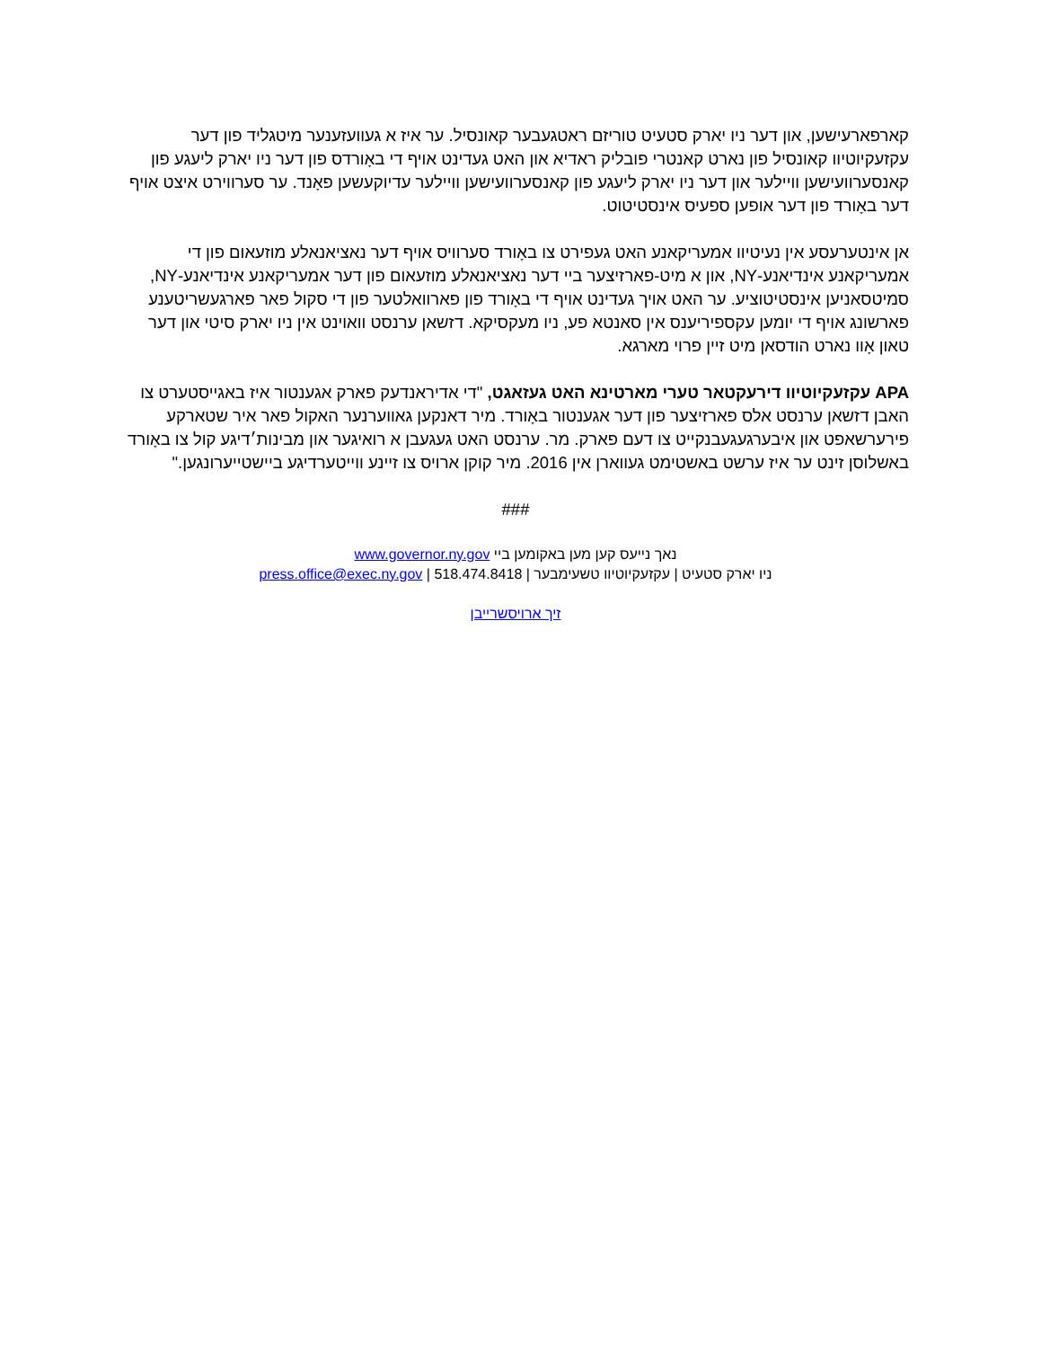קארפארעישען, און דער ניו יארק סטעיט טוריזם ראטגעבער קאונסיל. ער איז א געוועזענער מיטגליד פון דער עקזעקיוטיוו קאונסיל פון נארט קאנטרי פובליק ראדיא און האט געדינט אויף די באָורדס פון דער ניו יארק ליעגע פון קאנסערוועישען וויילער און דער ניו יארק ליעגע פון קאנסערוועישען וויילער עדיוקעשען פאָנד. ער סערווירט איצט אויף דער באָורד פון דער אופען ספעיס אינסטיטוט.
אן אינטערעסע אין נעיטיוו אמעריקאנע האט געפירט צו באָורד סערוויס אויף דער נאציאנאלע מוזעאום פון די אמעריקאנע אינדיאנע-NY, און א מיט-פארזיצער ביי דער נאציאנאלע מוזעאום פון דער אמעריקאנע אינדיאנע-NY, סמיטסאניען אינסטיטוציע. ער האט אויך געדינט אויף די באָורד פון פארוואלטער פון די סקול פאר פארגעשריטענע פארשונג אויף די יומען עקספיריענס אין סאנטא פע, ניו מעקסיקא. דזשאן ערנסט וואוינט אין ניו יארק סיטי און דער טאון אָוו נארט הודסאן מיט זיין פרוי מארגא.
APA עקזעקיוטיוו דירעקטאר טערי מארטינא האט געזאגט, "די אדיראנדעק פארק אגענטור איז באגייסטערט צו האבן דזשאן ערנסט אלס פארזיצער פון דער אגענטור באָורד. מיר דאנקען גאווערנער האקול פאר איר שטארקע פירערשאפט און איבערגעגעבנקייט צו דעם פארק. מר. ערנסט האט געגעבן א רואיגער און מבינות׳דיגע קול צו באָורד באשלוסן זינט ער איז ערשט באשטימט געווארן אין 2016. מיר קוקן ארויס צו זיינע ווייטערדיגע ביישטייערונגען."
###
נאך נייעס קען מען באקומען ביי www.governor.ny.gov
ניו יארק סטעיט | עקזעקיוטיוו טשעימבער | press.office@exec.ny.gov | 518.474.8418
זיך ארויסשרייבן